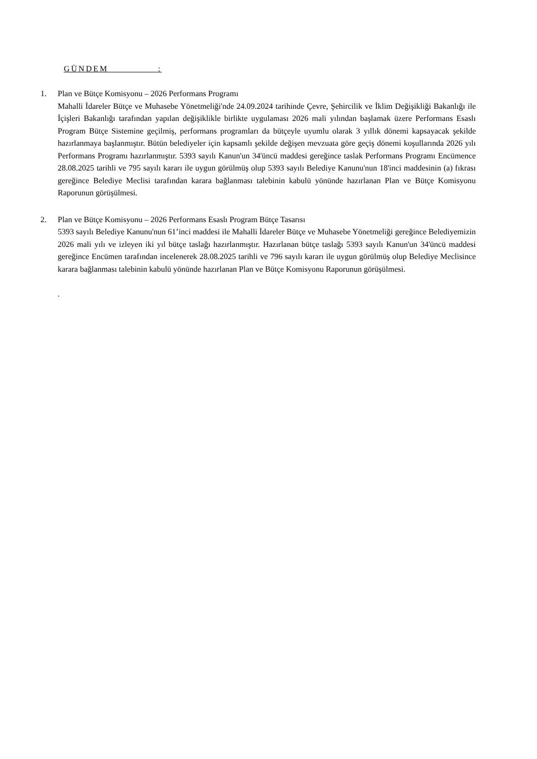GÜNDEM :
1. Plan ve Bütçe Komisyonu – 2026 Performans Programı
Mahalli İdareler Bütçe ve Muhasebe Yönetmeliği'nde 24.09.2024 tarihinde Çevre, Şehircilik ve İklim Değişikliği Bakanlığı ile İçişleri Bakanlığı tarafından yapılan değişiklikle birlikte uygulaması 2026 mali yılından başlamak üzere Performans Esaslı Program Bütçe Sistemine geçilmiş, performans programları da bütçeyle uyumlu olarak 3 yıllık dönemi kapsayacak şekilde hazırlanmaya başlanmıştır. Bütün belediyeler için kapsamlı şekilde değişen mevzuata göre geçiş dönemi koşullarında 2026 yılı Performans Programı hazırlanmıştır. 5393 sayılı Kanun'un 34'üncü maddesi gereğince taslak Performans Programı Encümence 28.08.2025 tarihli ve 795 sayılı kararı ile uygun görülmüş olup 5393 sayılı Belediye Kanunu'nun 18'inci maddesinin (a) fıkrası gereğince Belediye Meclisi tarafından karara bağlanması talebinin kabulü yönünde hazırlanan Plan ve Bütçe Komisyonu Raporunun görüşülmesi.
2. Plan ve Bütçe Komisyonu – 2026 Performans Esaslı Program Bütçe Tasarısı
5393 sayılı Belediye Kanunu'nun 61’inci maddesi ile Mahalli İdareler Bütçe ve Muhasebe Yönetmeliği gereğince Belediyemizin 2026 mali yılı ve izleyen iki yıl bütçe taslağı hazırlanmıştır. Hazırlanan bütçe taslağı 5393 sayılı Kanun'un 34'üncü maddesi gereğince Encümen tarafından incelenerek 28.08.2025 tarihli ve 796 sayılı kararı ile uygun görülmüş olup Belediye Meclisince karara bağlanması talebinin kabulü yönünde hazırlanan Plan ve Bütçe Komisyonu Raporunun görüşülmesi.
.